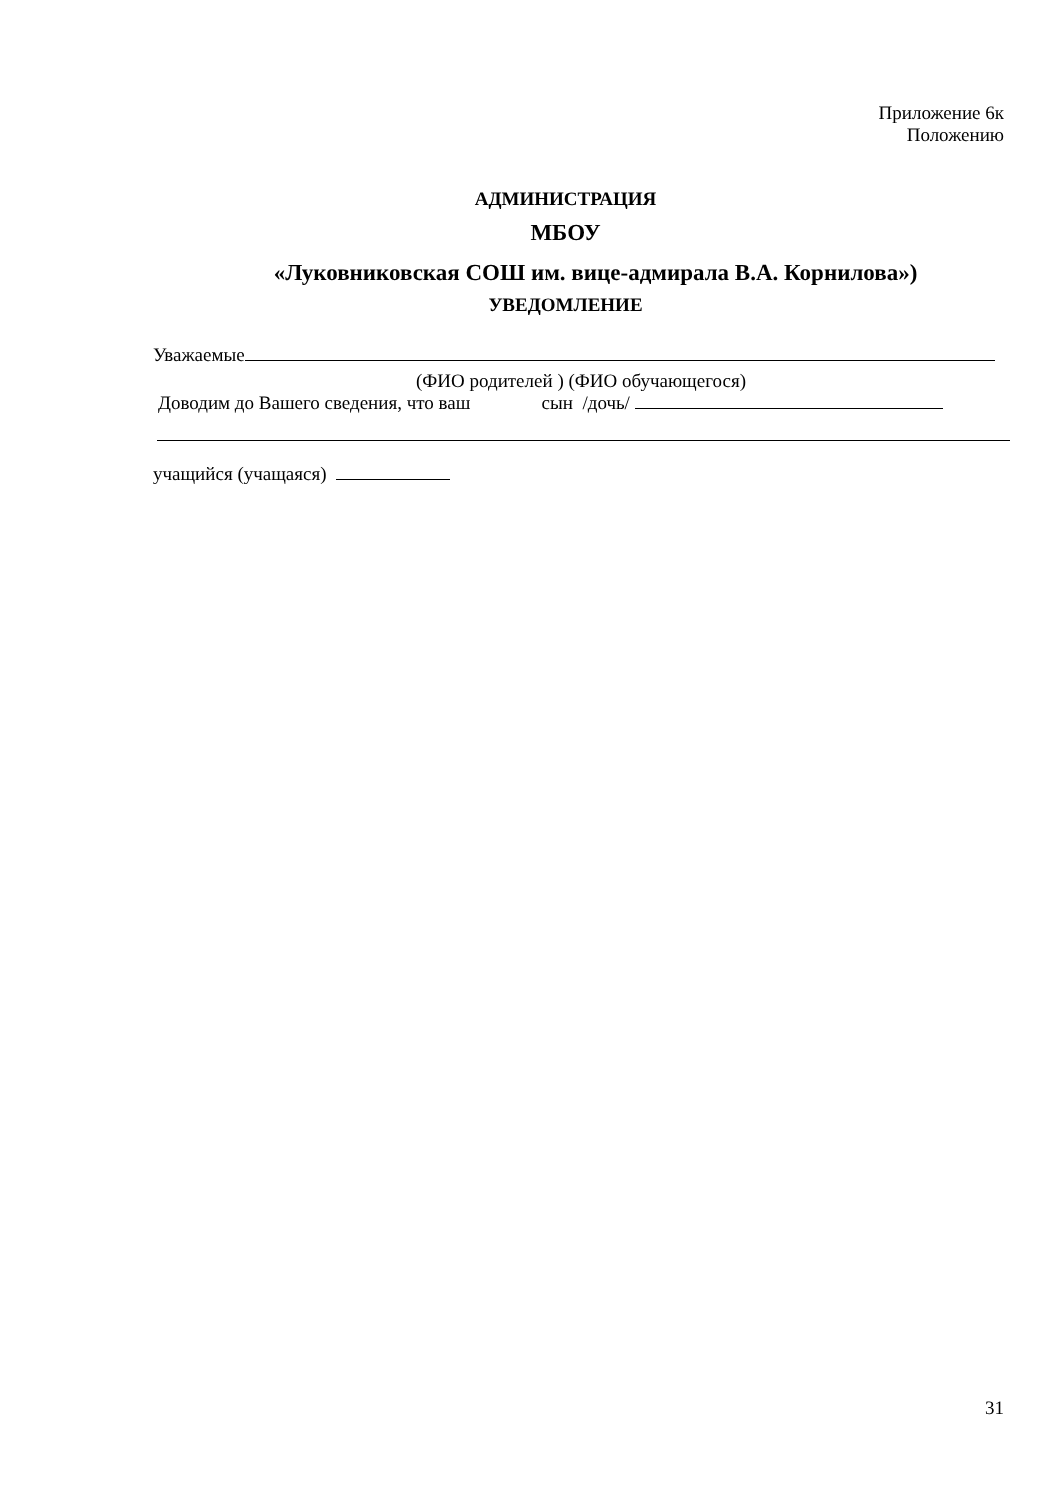Приложение 6к
Положению
АДМИНИСТРАЦИЯ
МБОУ
«Луковниковская СОШ им. вице-адмирала В.А. Корнилова»)
УВЕДОМЛЕНИЕ
Уважаемые
(ФИО родителей ) (ФИО обучающегося)
Доводим до Вашего сведения, что ваш сын /дочь/
учащийся (учащаяся)
31